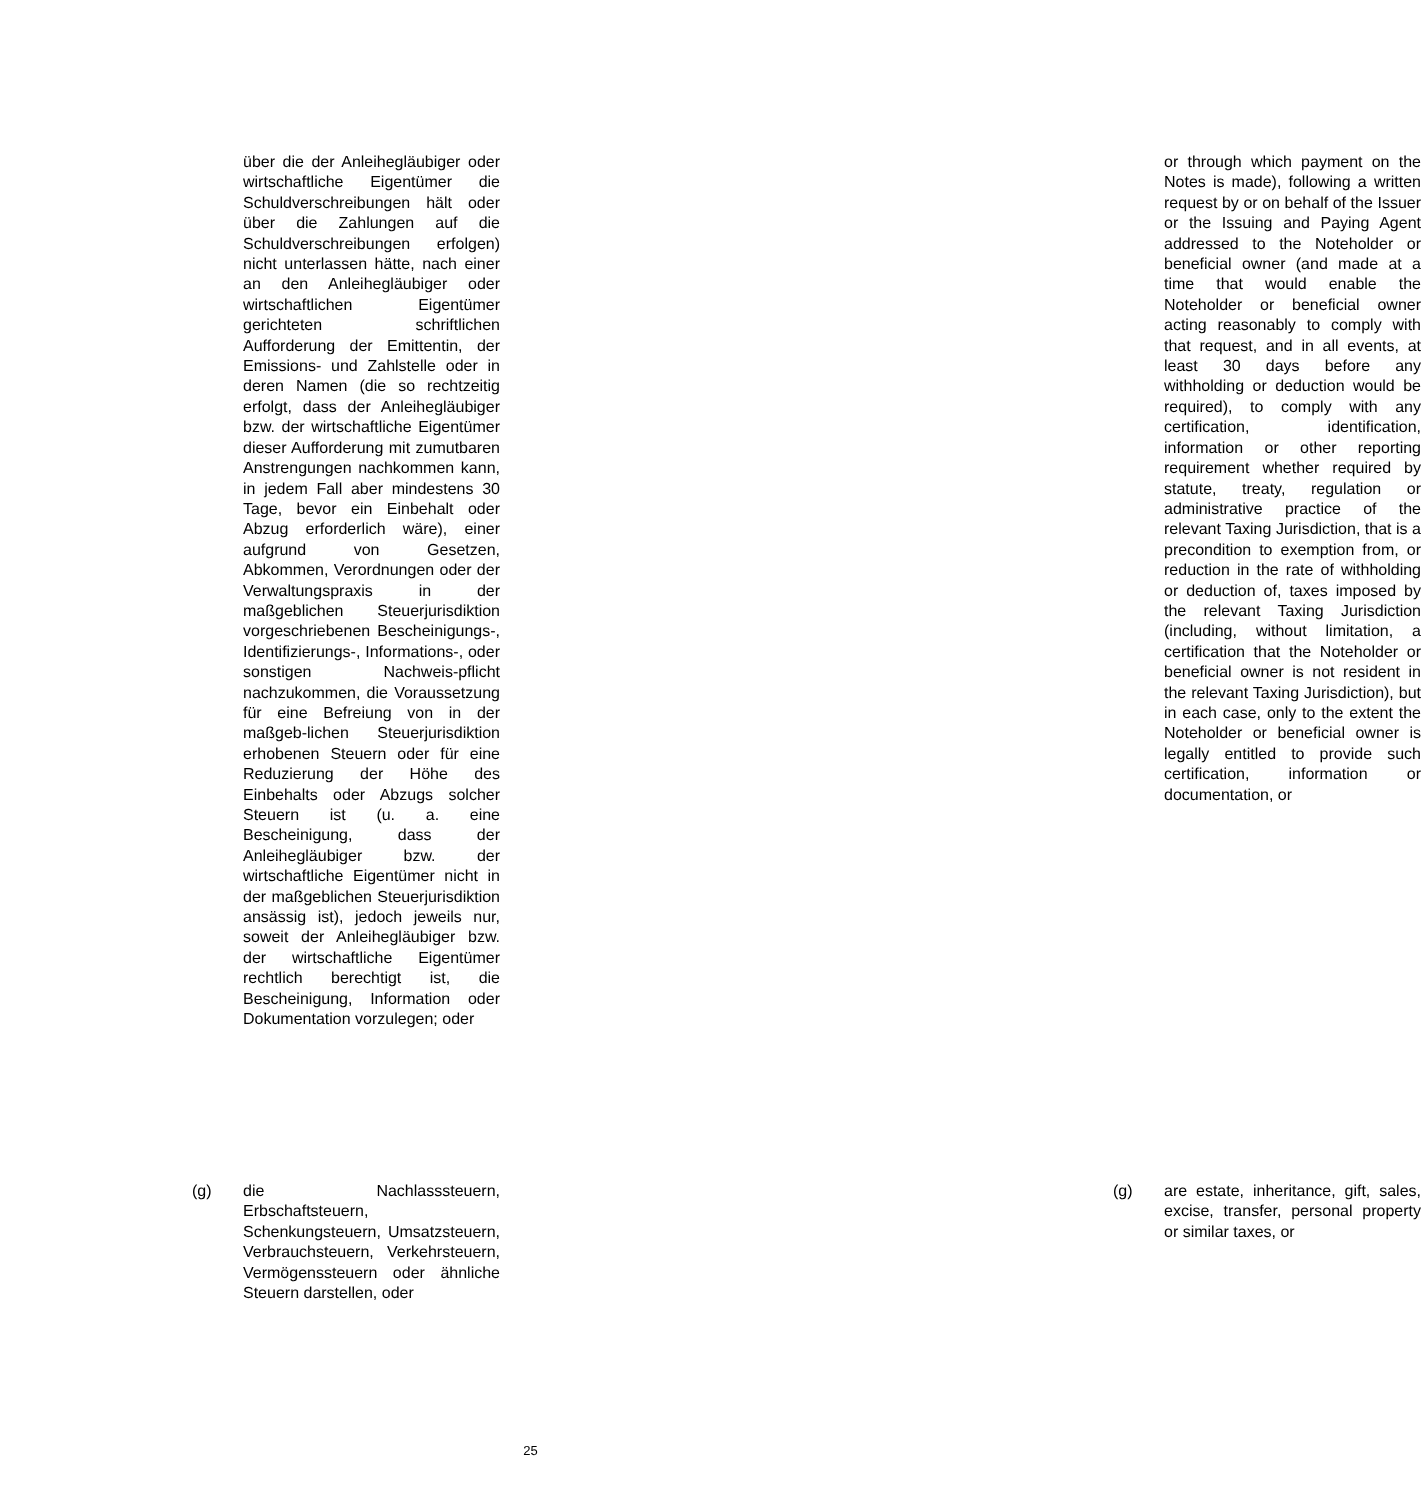über die der Anleihegläubiger oder wirtschaftliche Eigentümer die Schuldverschreibungen hält oder über die Zahlungen auf die Schuldverschreibungen erfolgen) nicht unterlassen hätte, nach einer an den Anleihegläubiger oder wirtschaftlichen Eigentümer gerichteten schriftlichen Aufforderung der Emittentin, der Emissions- und Zahlstelle oder in deren Namen (die so rechtzeitig erfolgt, dass der Anleihegläubiger bzw. der wirtschaftliche Eigentümer dieser Aufforderung mit zumutbaren Anstrengungen nachkommen kann, in jedem Fall aber mindestens 30 Tage, bevor ein Einbehalt oder Abzug erforderlich wäre), einer aufgrund von Gesetzen, Abkommen, Verordnungen oder der Verwaltungspraxis in der maßgeblichen Steuerjurisdiktion vorgeschriebenen Bescheinigungs-, Identifizierungs-, Informations-, oder sonstigen Nachweis-pflicht nachzukommen, die Voraussetzung für eine Befreiung von in der maßgeb-lichen Steuerjurisdiktion erhobenen Steuern oder für eine Reduzierung der Höhe des Einbehalts oder Abzugs solcher Steuern ist (u. a. eine Bescheinigung, dass der Anleihegläubiger bzw. der wirtschaftliche Eigentümer nicht in der maßgeblichen Steuerjurisdiktion ansässig ist), jedoch jeweils nur, soweit der Anleihegläubiger bzw. der wirtschaftliche Eigentümer rechtlich berechtigt ist, die Bescheinigung, Information oder Dokumentation vorzulegen; oder
or through which payment on the Notes is made), following a written request by or on behalf of the Issuer or the Issuing and Paying Agent addressed to the Noteholder or beneficial owner (and made at a time that would enable the Noteholder or beneficial owner acting reasonably to comply with that request, and in all events, at least 30 days before any withholding or deduction would be required), to comply with any certification, identification, information or other reporting requirement whether required by statute, treaty, regulation or administrative practice of the relevant Taxing Jurisdiction, that is a precondition to exemption from, or reduction in the rate of withholding or deduction of, taxes imposed by the relevant Taxing Jurisdiction (including, without limitation, a certification that the Noteholder or beneficial owner is not resident in the relevant Taxing Jurisdiction), but in each case, only to the extent the Noteholder or beneficial owner is legally entitled to provide such certification, information or documentation, or
(g)
die Nachlasssteuern, Erbschaftsteuern, Schenkungsteuern, Umsatzsteuern, Verbrauchsteuern, Verkehrsteuern, Vermögenssteuern oder ähnliche Steuern darstellen, oder
(g)
are estate, inheritance, gift, sales, excise, transfer, personal property or similar taxes, or
25